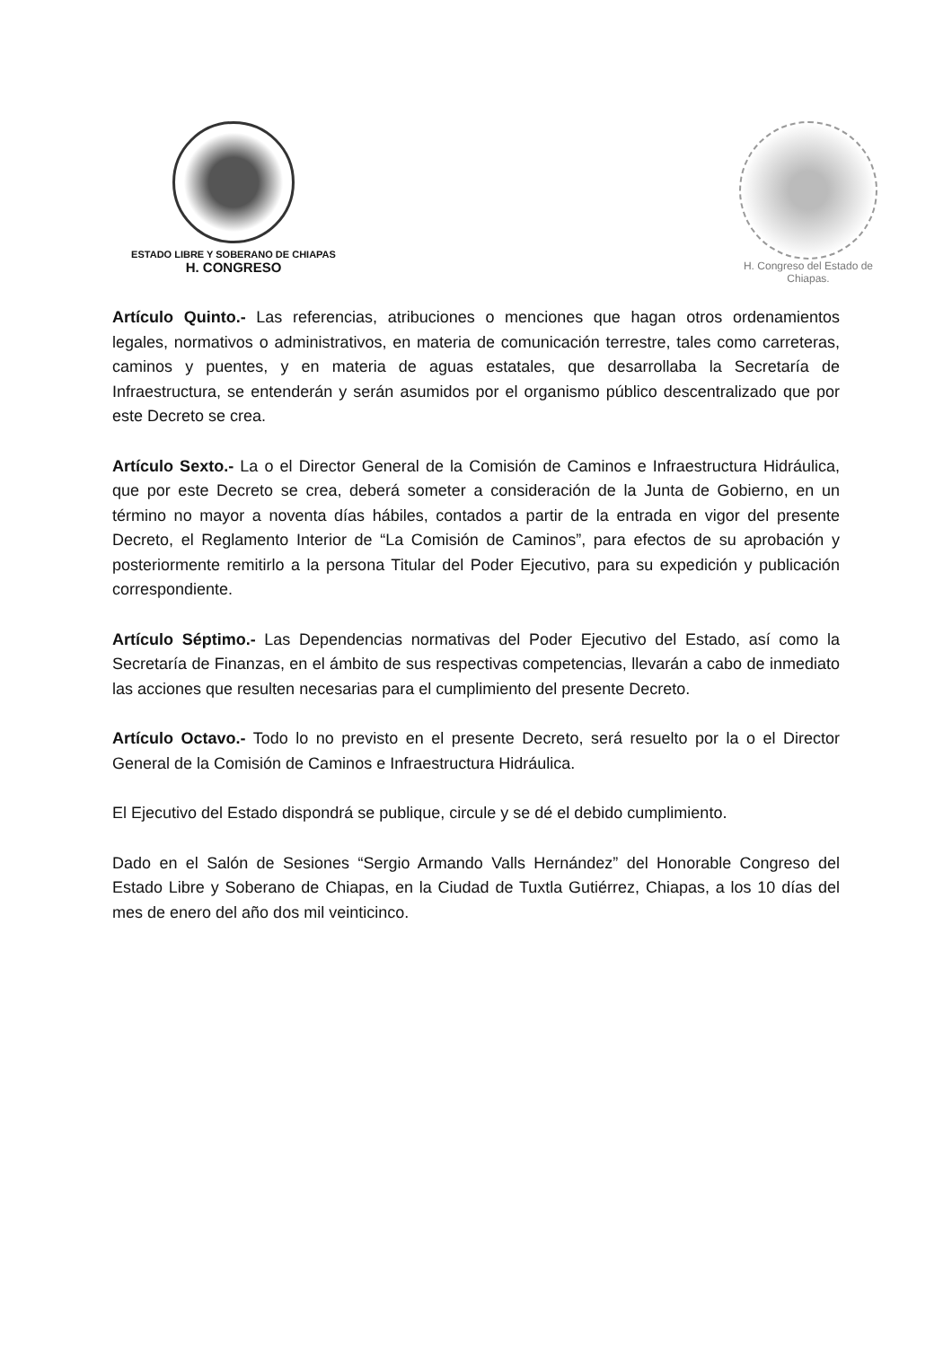ESTADO LIBRE Y SOBERANO DE CHIAPAS
H. CONGRESO
H. Congreso del Estado de Chiapas.
Artículo Quinto.- Las referencias, atribuciones o menciones que hagan otros ordenamientos legales, normativos o administrativos, en materia de comunicación terrestre, tales como carreteras, caminos y puentes, y en materia de aguas estatales, que desarrollaba la Secretaría de Infraestructura, se entenderán y serán asumidos por el organismo público descentralizado que por este Decreto se crea.
Artículo Sexto.- La o el Director General de la Comisión de Caminos e Infraestructura Hidráulica, que por este Decreto se crea, deberá someter a consideración de la Junta de Gobierno, en un término no mayor a noventa días hábiles, contados a partir de la entrada en vigor del presente Decreto, el Reglamento Interior de “La Comisión de Caminos”, para efectos de su aprobación y posteriormente remitirlo a la persona Titular del Poder Ejecutivo, para su expedición y publicación correspondiente.
Artículo Séptimo.- Las Dependencias normativas del Poder Ejecutivo del Estado, así como la Secretaría de Finanzas, en el ámbito de sus respectivas competencias, llevarán a cabo de inmediato las acciones que resulten necesarias para el cumplimiento del presente Decreto.
Artículo Octavo.- Todo lo no previsto en el presente Decreto, será resuelto por la o el Director General de la Comisión de Caminos e Infraestructura Hidráulica.
El Ejecutivo del Estado dispondrá se publique, circule y se dé el debido cumplimiento.
Dado en el Salón de Sesiones “Sergio Armando Valls Hernández” del Honorable Congreso del Estado Libre y Soberano de Chiapas, en la Ciudad de Tuxtla Gutiérrez, Chiapas, a los 10 días del mes de enero del año dos mil veinticinco.